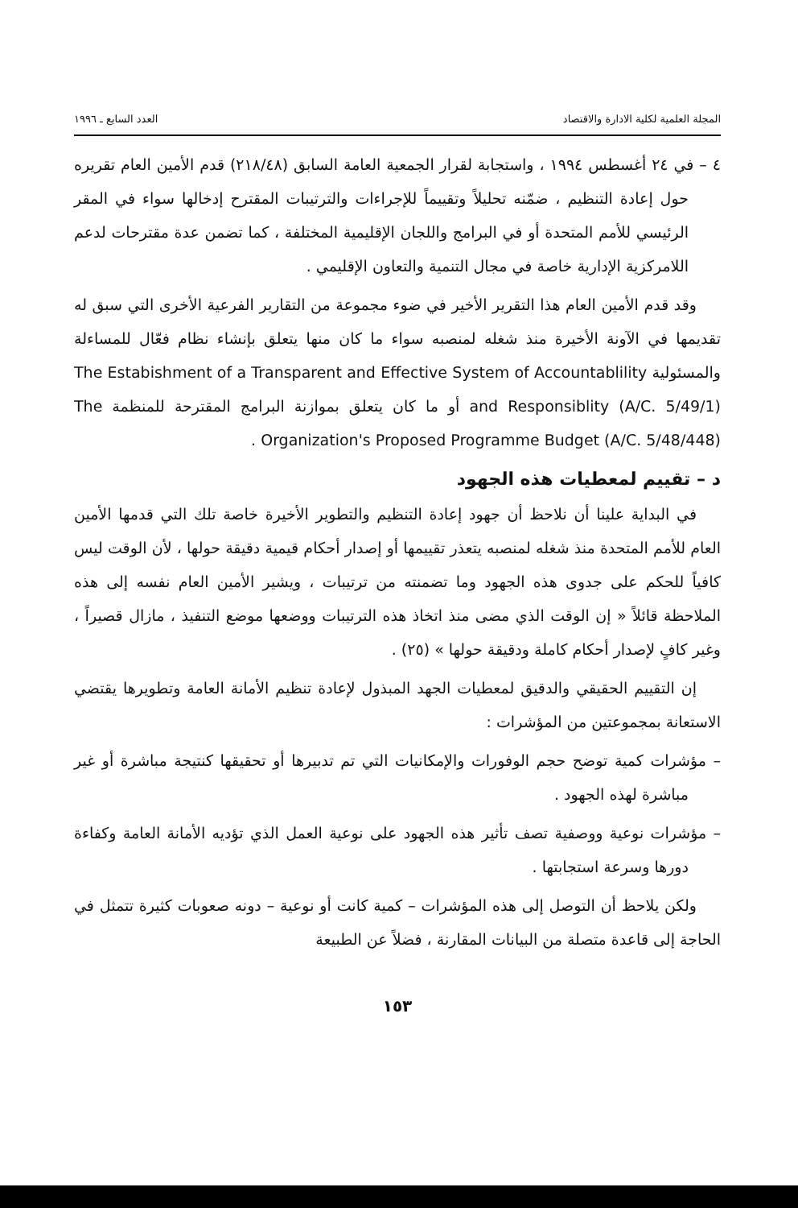المجلة العلمية لكلية الادارة والاقتصاد العدد السابع ـ ١٩٩٦
٤ – في ٢٤ أغسطس ١٩٩٤ ، واستجابة لقرار الجمعية العامة السابق (٢١٨/٤٨) قدم الأمين العام تقريره حول إعادة التنظيم ، ضمّنه تحليلاً وتقييماً للإجراءات والترتيبات المقترح إدخالها سواء في المقر الرئيسي للأمم المتحدة أو في البرامج واللجان الإقليمية المختلفة ، كما تضمن عدة مقترحات لدعم اللامركزية الإدارية خاصة في مجال التنمية والتعاون الإقليمي .
وقد قدم الأمين العام هذا التقرير الأخير في ضوء مجموعة من التقارير الفرعية الأخرى التي سبق له تقديمها في الآونة الأخيرة منذ شغله لمنصبه سواء ما كان منها يتعلق بإنشاء نظام فعّال للمساءلة والمسئولية The Estabishment of a Transparent and Effective System of Accountablility and Responsiblity (A/C. 5/49/1) أو ما كان يتعلق بموازنة البرامج المقترحة للمنظمة The Organization's Proposed Programme Budget (A/C. 5/48/448) .
د – تقييم لمعطيات هذه الجهود
في البداية علينا أن نلاحظ أن جهود إعادة التنظيم والتطوير الأخيرة خاصة تلك التي قدمها الأمين العام للأمم المتحدة منذ شغله لمنصبه يتعذر تقييمها أو إصدار أحكام قيمية دقيقة حولها ، لأن الوقت ليس كافياً للحكم على جدوى هذه الجهود وما تضمنته من ترتيبات ، ويشير الأمين العام نفسه إلى هذه الملاحظة قائلاً « إن الوقت الذي مضى منذ اتخاذ هذه الترتيبات ووضعها موضع التنفيذ ، مازال قصيراً ، وغير كافٍ لإصدار أحكام كاملة ودقيقة حولها » (٢٥) .
إن التقييم الحقيقي والدقيق لمعطيات الجهد المبذول لإعادة تنظيم الأمانة العامة وتطويرها يقتضي الاستعانة بمجموعتين من المؤشرات :
– مؤشرات كمية توضح حجم الوفورات والإمكانيات التي تم تدبيرها أو تحقيقها كنتيجة مباشرة أو غير مباشرة لهذه الجهود .
– مؤشرات نوعية ووصفية تصف تأثير هذه الجهود على نوعية العمل الذي تؤديه الأمانة العامة وكفاءة دورها وسرعة استجابتها .
ولكن يلاحظ أن التوصل إلى هذه المؤشرات – كمية كانت أو نوعية – دونه صعوبات كثيرة تتمثل في الحاجة إلى قاعدة متصلة من البيانات المقارنة ، فضلاً عن الطبيعة
١٥٣